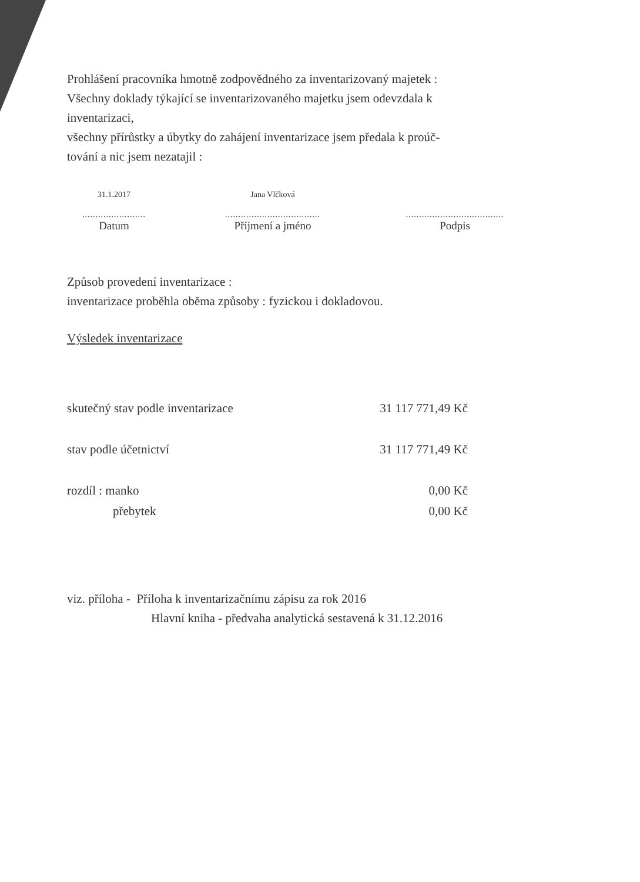Prohlášení pracovníka hmotně zodpovědného za inventarizovaný majetek :
Všechny doklady týkající se inventarizovaného majetku jsem odevzdala k
inventarizaci,
všechny přírůstky a úbytky do zahájení inventarizace jsem předala k proúč-
tování a nic jsem nezatajil :
31.1.2017
........................
Datum
Jana Vlčková
....................................
Příjmení a jméno
.....................................
Podpis
Způsob provedení inventarizace :
inventarizace proběhla oběma způsoby : fyzickou i dokladovou.
Výsledek inventarizace
skutečný stav podle inventarizace 31 117 771,49 Kč
stav podle účetnictví 31 117 771,49 Kč
rozdíl : manko 0,00 Kč
přebytek 0,00 Kč
viz. příloha - Příloha k inventarizačnímu zápisu za rok 2016
Hlavní kniha - předvaha analytická sestavená k 31.12.2016